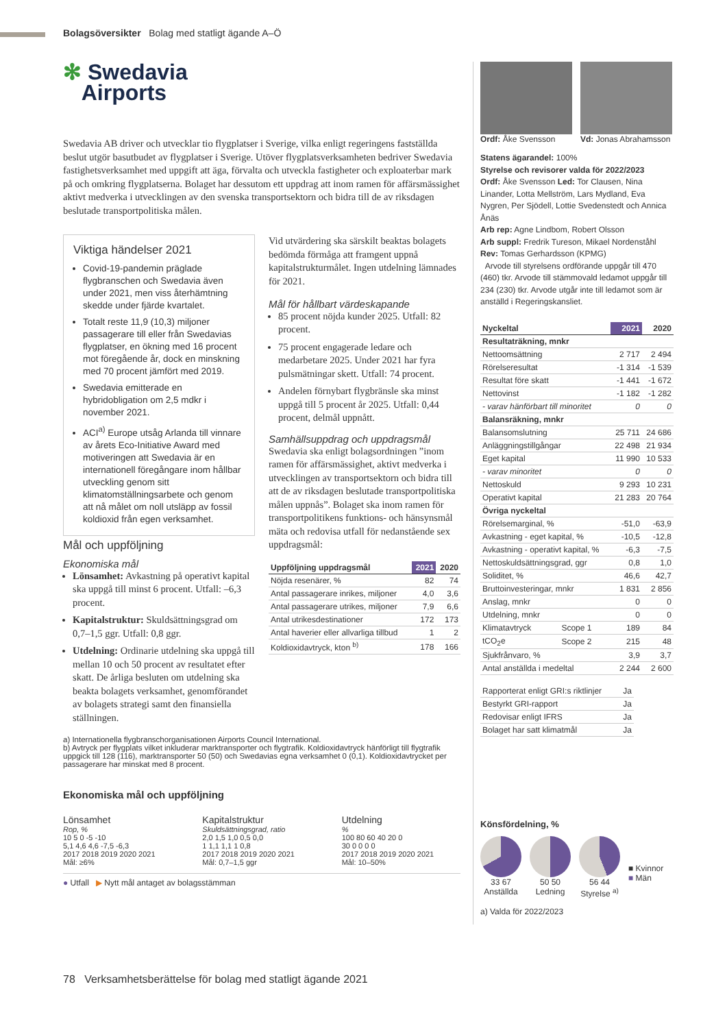Bolagsöversikter Bolag med statligt ägande A–Ö
✻ Swedavia
Airports
Swedavia AB driver och utvecklar tio flygplatser i Sverige, vilka enligt regeringens fastställda beslut utgör basutbudet av flygplatser i Sverige. Utöver flygplatsverksamheten bedriver Swedavia fastighetsverksamhet med uppgift att äga, förvalta och utveckla fastigheter och exploaterbar mark på och omkring flygplatserna. Bolaget har dessutom ett uppdrag att inom ramen för affärsmässighet aktivt medverka i utvecklingen av den svenska transportsektorn och bidra till de av riksdagen beslutade transportpolitiska målen.
Viktiga händelser 2021
Covid-19-pandemin präglade flygbranschen och Swedavia även under 2021, men viss återhämtning skedde under fjärde kvartalet.
Totalt reste 11,9 (10,3) miljoner passagerare till eller från Swedavias flygplatser, en ökning med 16 procent mot föregående år, dock en minskning med 70 procent jämfört med 2019.
Swedavia emitterade en hybridobligation om 2,5 mdkr i november 2021.
ACI<sup>a)</sup> Europe utsåg Arlanda till vinnare av årets Eco-Initiative Award med motiveringen att Swedavia är en internationell föregångare inom hållbar utveckling genom sitt klimatomställningsarbete och genom att nå målet om noll utsläpp av fossil koldioxid från egen verksamhet.
Mål och uppföljning
Ekonomiska mål
Lönsamhet: Avkastning på operativt kapital ska uppgå till minst 6 procent. Utfall: –6,3 procent.
Kapitalstruktur: Skuldsättningsgrad om 0,7–1,5 ggr. Utfall: 0,8 ggr.
Utdelning: Ordinarie utdelning ska uppgå till mellan 10 och 50 procent av resultatet efter skatt. De årliga besluten om utdelning ska beakta bolagets verksamhet, genomförandet av bolagets strategi samt den finansiella ställningen.
Vid utvärdering ska särskilt beaktas bolagets bedömda förmåga att framgent uppnå kapitalstrukturmålet. Ingen utdelning lämnades för 2021.
Mål för hållbart värdeskapande
85 procent nöjda kunder 2025. Utfall: 82 procent.
75 procent engagerade ledare och medarbetare 2025. Under 2021 har fyra pulsmätningar skett. Utfall: 74 procent.
Andelen förnybart flygbränsle ska minst uppgå till 5 procent år 2025. Utfall: 0,44 procent, delmål uppnått.
Samhällsuppdrag och uppdragsmål
Swedavia ska enligt bolagsordningen ”inom ramen för affärsmässighet, aktivt medverka i utvecklingen av transportsektorn och bidra till att de av riksdagen beslutade transportpolitiska målen uppnås”. Bolaget ska inom ramen för transportpolitikens funktions- och hänsynsmål mäta och redovisa utfall för nedanstående sex uppdragsmål:
| Uppföljning uppdragsmål | 2021 | 2020 |
| --- | --- | --- |
| Nöjda resenärer, % | 82 | 74 |
| Antal passagerare inrikes, miljoner | 4,0 | 3,6 |
| Antal passagerare utrikes, miljoner | 7,9 | 6,6 |
| Antal utrikesdestinationer | 172 | 173 |
| Antal haverier eller allvarliga tillbud | 1 | 2 |
| Koldioxidavtryck, kton <sup>b)</sup> | 178 | 166 |
a) Internationella flygbranschorganisationen Airports Council International.
b) Avtryck per flygplats vilket inkluderar marktransporter och flygtrafik. Koldioxidavtryck hänförligt till flygtrafik uppgick till 128 (116), marktransporter 50 (50) och Swedavias egna verksamhet 0 (0,1). Koldioxidavtrycket per passagerare har minskat med 8 procent.
Ekonomiska mål och uppföljning
Lönsamhet
Rop, %
10 5 0 -5 -10
5,1 4,6 4,6 -7,5 -6,3
2017 2018 2019 2020 2021
Mål: ≥6%
Kapitalstruktur
Skuldsättningsgrad, ratio
2,0 1,5 1,0 0,5 0,0
1 1,1 1,1 1 0,8
2017 2018 2019 2020 2021
Mål: 0,7–1,5 ggr
Utdelning
%
100 80 60 40 20 0
30 0 0 0 0
2017 2018 2019 2020 2021
Mål: 10–50%
● Utfall ▶ Nytt mål antaget av bolagsstämman
Ordf: Åke Svensson Vd: Jonas Abrahamsson
Statens ägarandel: 100%
Styrelse och revisorer valda för 2022/2023
Ordf: Åke Svensson Led: Tor Clausen, Nina Linander, Lotta Mellström, Lars Mydland, Eva Nygren, Per Sjödell, Lottie Svedenstedt och Annica Ånäs
Arb rep: Agne Lindbom, Robert Olsson
Arb suppl: Fredrik Tureson, Mikael Nordenståhl
Rev: Tomas Gerhardsson (KPMG)
Arvode till styrelsens ordförande uppgår till 470 (460) tkr. Arvode till stämmovald ledamot uppgår till 234 (230) tkr. Arvode utgår inte till ledamot som är anställd i Regeringskansliet.
| Nyckeltal | | 2021 | 2020 |
| --- | --- | --- | --- |
| Resultaträkning, mnkr | | | |
| Nettoomsättning | | 2 717 | 2 494 |
| Rörelseresultat | | -1 314 | -1 539 |
| Resultat före skatt | | -1 441 | -1 672 |
| Nettovinst | | -1 182 | -1 282 |
| - varav hänförbart till minoritet | | 0 | 0 |
| Balansräkning, mnkr | | | |
| Balansomslutning | | 25 711 | 24 686 |
| Anläggningstillgångar | | 22 498 | 21 934 |
| Eget kapital | | 11 990 | 10 533 |
| - varav minoritet | | 0 | 0 |
| Nettoskuld | | 9 293 | 10 231 |
| Operativt kapital | | 21 283 | 20 764 |
| Övriga nyckeltal | | | |
| Rörelsemarginal, % | | -51,0 | -63,9 |
| Avkastning - eget kapital, % | | -10,5 | -12,8 |
| Avkastning - operativt kapital, % | | -6,3 | -7,5 |
| Nettoskuldsättningsgrad, ggr | | 0,8 | 1,0 |
| Soliditet, % | | 46,6 | 42,7 |
| Bruttoinvesteringar, mnkr | | 1 831 | 2 856 |
| Anslag, mnkr | | 0 | 0 |
| Utdelning, mnkr | | 0 | 0 |
| Klimatavtryck | Scope 1 | 189 | 84 |
| tCO<sub>2</sub>e | Scope 2 | 215 | 48 |
| Sjukfrånvaro, % | | 3,9 | 3,7 |
| Antal anställda i medeltal | | 2 244 | 2 600 |
| Rapporterat enligt GRI:s riktlinjer | Ja |
| Bestyrkt GRI-rapport | Ja |
| Redovisar enligt IFRS | Ja |
| Bolaget har satt klimatmål | Ja |
Könsfördelning, %
33 67
Anställda
50 50
Ledning
56 44
Styrelse <sup>a)</sup>
■ Kvinnor
■ Män
a) Valda för 2022/2023
78 Verksamhetsberättelse för bolag med statligt ägande 2021